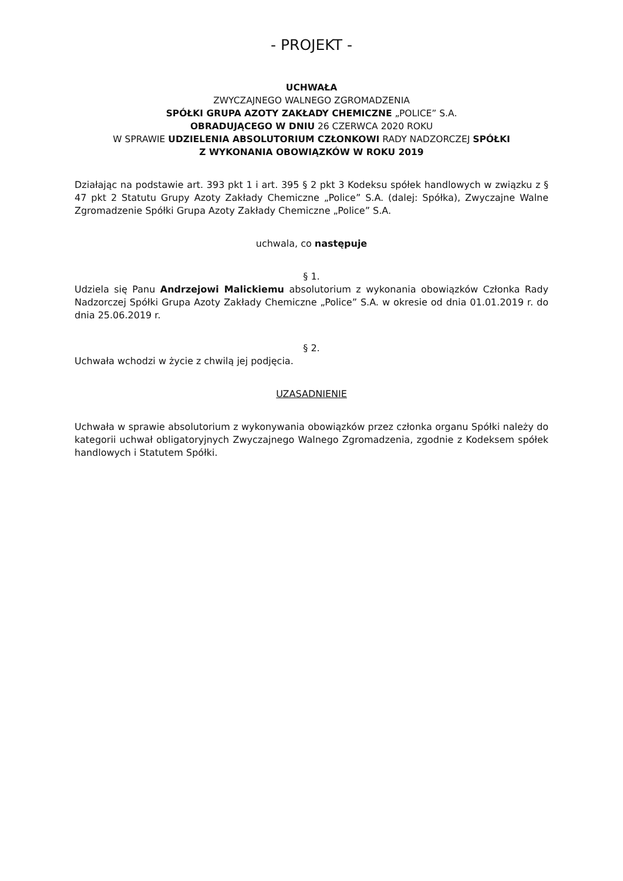- PROJEKT -
UCHWAŁA
ZWYCZAJNEGO WALNEGO ZGROMADZENIA
SPÓŁKI GRUPA AZOTY ZAKŁADY CHEMICZNE „POLICE” S.A.
OBRADUJĄCEGO W DNIU 26 CZERWCA 2020 ROKU
W SPRAWIE UDZIELENIA ABSOLUTORIUM CZŁONKOWI RADY NADZORCZEJ SPÓŁKI
Z WYKONANIA OBOWIĄZKÓW W ROKU 2019
Działając na podstawie art. 393 pkt 1 i art. 395 § 2 pkt 3 Kodeksu spółek handlowych w związku z § 47 pkt 2 Statutu Grupy Azoty Zakłady Chemiczne „Police” S.A. (dalej: Spółka), Zwyczajne Walne Zgromadzenie Spółki Grupa Azoty Zakłady Chemiczne „Police” S.A.
uchwala, co następuje
§ 1.
Udziela się Panu Andrzejowi Malickiemu absolutorium z wykonania obowiązków Członka Rady Nadzorczej Spółki Grupa Azoty Zakłady Chemiczne „Police” S.A. w okresie od dnia 01.01.2019 r. do dnia 25.06.2019 r.
§ 2.
Uchwała wchodzi w życie z chwilą jej podjęcia.
UZASADNIENIE
Uchwała w sprawie absolutorium z wykonywania obowiązków przez członka organu Spółki należy do kategorii uchwał obligatoryjnych Zwyczajnego Walnego Zgromadzenia, zgodnie z Kodeksem spółek handlowych i Statutem Spółki.